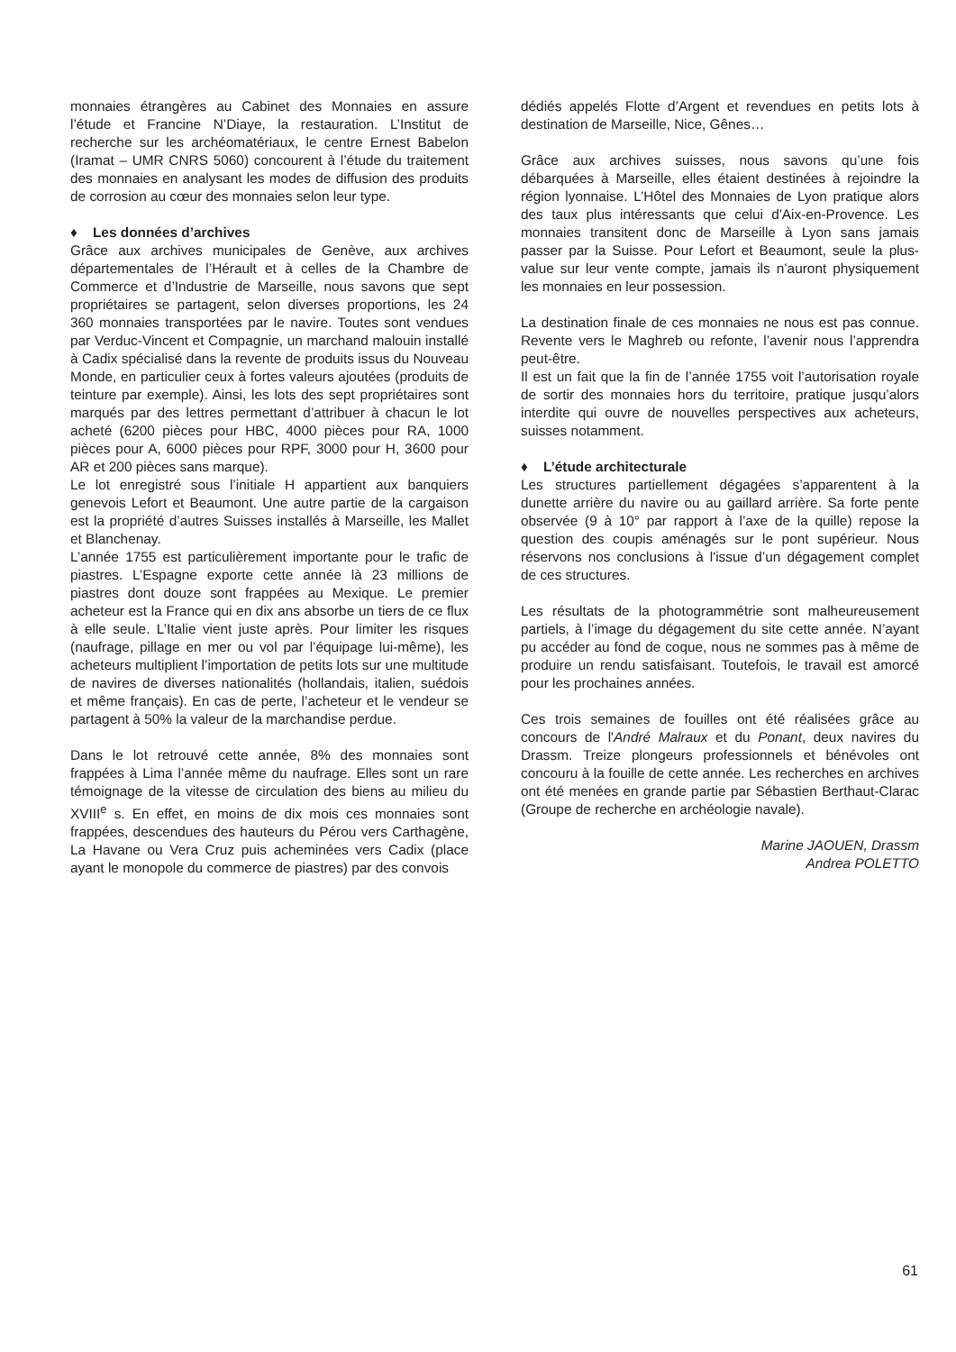monnaies étrangères au Cabinet des Monnaies en assure l’étude et Francine N’Diaye, la restauration. L’Institut de recherche sur les archéomatériaux, le centre Ernest Babelon (Iramat – UMR CNRS 5060) concourent à l’étude du traitement des monnaies en analysant les modes de diffusion des produits de corrosion au cœur des monnaies selon leur type.
♦ Les données d’archives
Grâce aux archives municipales de Genève, aux archives départementales de l’Hérault et à celles de la Chambre de Commerce et d’Industrie de Marseille, nous savons que sept propriétaires se partagent, selon diverses proportions, les 24 360 monnaies transportées par le navire. Toutes sont vendues par Verduc-Vincent et Compagnie, un marchand malouin installé à Cadix spécialisé dans la revente de produits issus du Nouveau Monde, en particulier ceux à fortes valeurs ajoutées (produits de teinture par exemple). Ainsi, les lots des sept propriétaires sont marqués par des lettres permettant d’attribuer à chacun le lot acheté (6200 pièces pour HBC, 4000 pièces pour RA, 1000 pièces pour A, 6000 pièces pour RPF, 3000 pour H, 3600 pour AR et 200 pièces sans marque).
Le lot enregistré sous l’initiale H appartient aux banquiers genevois Lefort et Beaumont. Une autre partie de la cargaison est la propriété d’autres Suisses installés à Marseille, les Mallet et Blanchenay.
L’année 1755 est particulièrement importante pour le trafic de piastres. L’Espagne exporte cette année là 23 millions de piastres dont douze sont frappées au Mexique. Le premier acheteur est la France qui en dix ans absorbe un tiers de ce flux à elle seule. L’Italie vient juste après. Pour limiter les risques (naufrage, pillage en mer ou vol par l’équipage lui-même), les acheteurs multiplient l’importation de petits lots sur une multitude de navires de diverses nationalités (hollandais, italien, suédois et même français). En cas de perte, l’acheteur et le vendeur se partagent à 50% la valeur de la marchandise perdue.
Dans le lot retrouvé cette année, 8% des monnaies sont frappées à Lima l’année même du naufrage. Elles sont un rare témoignage de la vitesse de circulation des biens au milieu du XVIII<sup>e</sup> s. En effet, en moins de dix mois ces monnaies sont frappées, descendues des hauteurs du Pérou vers Carthagène, La Havane ou Vera Cruz puis acheminées vers Cadix (place ayant le monopole du commerce de piastres) par des convois
dédiés appelés Flotte d’Argent et revendues en petits lots à destination de Marseille, Nice, Gênes…
Grâce aux archives suisses, nous savons qu’une fois débarquées à Marseille, elles étaient destinées à rejoindre la région lyonnaise. L’Hôtel des Monnaies de Lyon pratique alors des taux plus intéressants que celui d'Aix-en-Provence. Les monnaies transitent donc de Marseille à Lyon sans jamais passer par la Suisse. Pour Lefort et Beaumont, seule la plus-value sur leur vente compte, jamais ils n’auront physiquement les monnaies en leur possession.
La destination finale de ces monnaies ne nous est pas connue. Revente vers le Maghreb ou refonte, l’avenir nous l’apprendra peut-être.
Il est un fait que la fin de l’année 1755 voit l’autorisation royale de sortir des monnaies hors du territoire, pratique jusqu’alors interdite qui ouvre de nouvelles perspectives aux acheteurs, suisses notamment.
♦ L’étude architecturale
Les structures partiellement dégagées s’apparentent à la dunette arrière du navire ou au gaillard arrière. Sa forte pente observée (9 à 10° par rapport à l’axe de la quille) repose la question des coupis aménagés sur le pont supérieur. Nous réservons nos conclusions à l'issue d’un dégagement complet de ces structures.
Les résultats de la photogrammétrie sont malheureusement partiels, à l’image du dégagement du site cette année. N’ayant pu accéder au fond de coque, nous ne sommes pas à même de produire un rendu satisfaisant. Toutefois, le travail est amorcé pour les prochaines années.
Ces trois semaines de fouilles ont été réalisées grâce au concours de l'André Malraux et du Ponant, deux navires du Drassm. Treize plongeurs professionnels et bénévoles ont concouru à la fouille de cette année. Les recherches en archives ont été menées en grande partie par Sébastien Berthaut-Clarac (Groupe de recherche en archéologie navale).
Marine JAOUEN, Drassm
Andrea POLETTO
61